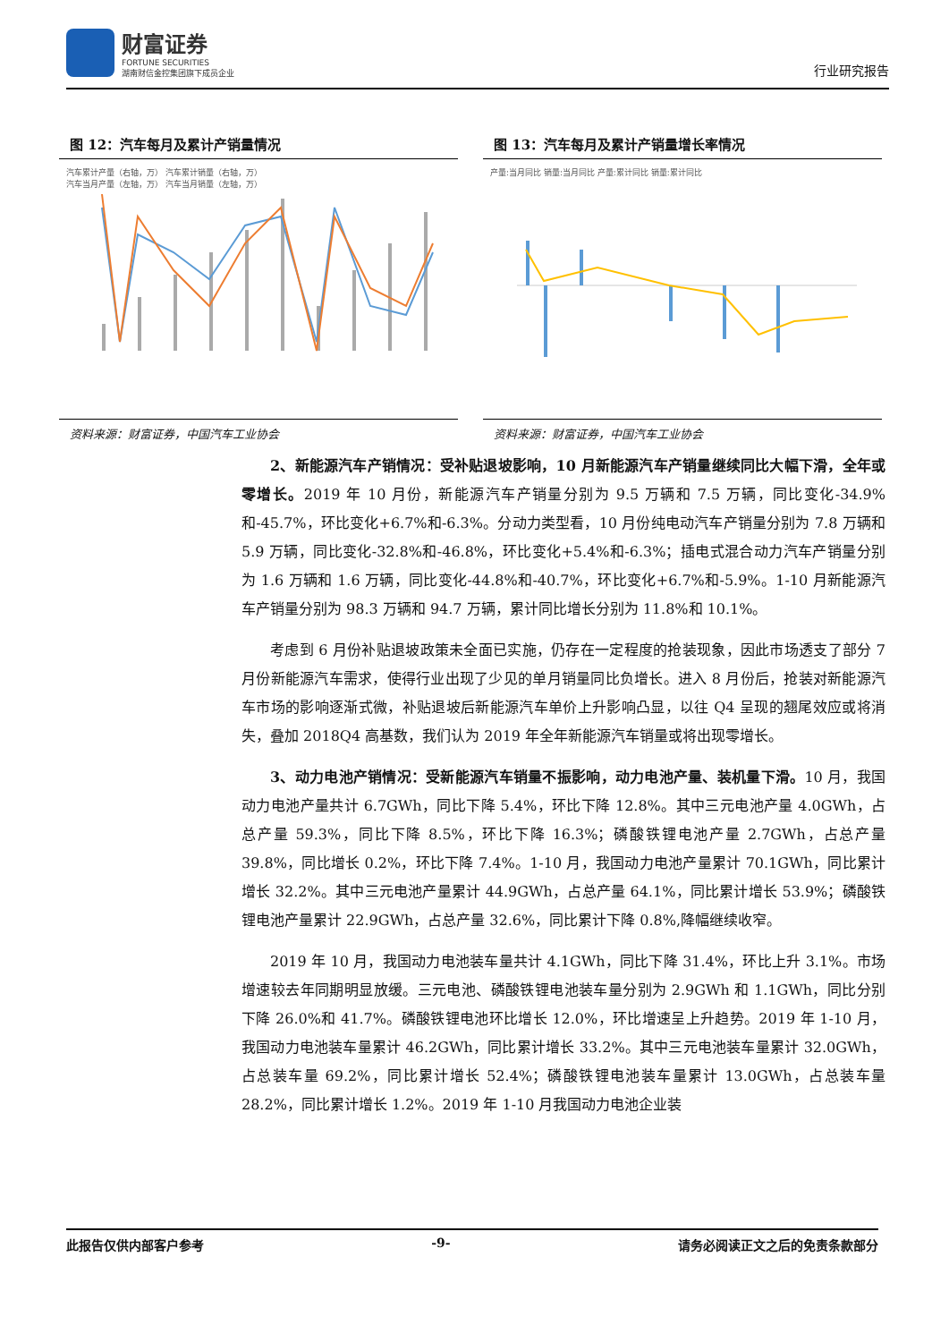财富证券
FORTUNE SECURITIES
湖南财信金控集团旗下成员企业
行业研究报告
图 12：汽车每月及累计产销量情况
汽车累计产量（右轴，万） 汽车累计销量（右轴，万）
汽车当月产量（左轴，万） 汽车当月销量（左轴，万）
资料来源：财富证券，中国汽车工业协会
图 13：汽车每月及累计产销量增长率情况
产量:当月同比 销量:当月同比 产量:累计同比 销量:累计同比
资料来源：财富证券，中国汽车工业协会
2、新能源汽车产销情况：受补贴退坡影响，10 月新能源汽车产销量继续同比大幅下滑，全年或零增长。2019 年 10 月份，新能源汽车产销量分别为 9.5 万辆和 7.5 万辆，同比变化-34.9%和-45.7%，环比变化+6.7%和-6.3%。分动力类型看，10 月份纯电动汽车产销量分别为 7.8 万辆和 5.9 万辆，同比变化-32.8%和-46.8%，环比变化+5.4%和-6.3%；插电式混合动力汽车产销量分别为 1.6 万辆和 1.6 万辆，同比变化-44.8%和-40.7%，环比变化+6.7%和-5.9%。1-10 月新能源汽车产销量分别为 98.3 万辆和 94.7 万辆，累计同比增长分别为 11.8%和 10.1%。
考虑到 6 月份补贴退坡政策未全面已实施，仍存在一定程度的抢装现象，因此市场透支了部分 7 月份新能源汽车需求，使得行业出现了少见的单月销量同比负增长。进入 8 月份后，抢装对新能源汽车市场的影响逐渐式微，补贴退坡后新能源汽车单价上升影响凸显，以往 Q4 呈现的翘尾效应或将消失，叠加 2018Q4 高基数，我们认为 2019 年全年新能源汽车销量或将出现零增长。
3、动力电池产销情况：受新能源汽车销量不振影响，动力电池产量、装机量下滑。10 月，我国动力电池产量共计 6.7GWh，同比下降 5.4%，环比下降 12.8%。其中三元电池产量 4.0GWh，占总产量 59.3%，同比下降 8.5%，环比下降 16.3%；磷酸铁锂电池产量 2.7GWh，占总产量 39.8%，同比增长 0.2%，环比下降 7.4%。1-10 月，我国动力电池产量累计 70.1GWh，同比累计增长 32.2%。其中三元电池产量累计 44.9GWh，占总产量 64.1%，同比累计增长 53.9%；磷酸铁锂电池产量累计 22.9GWh，占总产量 32.6%，同比累计下降 0.8%,降幅继续收窄。
2019 年 10 月，我国动力电池装车量共计 4.1GWh，同比下降 31.4%，环比上升 3.1%。市场增速较去年同期明显放缓。三元电池、磷酸铁锂电池装车量分别为 2.9GWh 和 1.1GWh，同比分别下降 26.0%和 41.7%。磷酸铁锂电池环比增长 12.0%，环比增速呈上升趋势。2019 年 1-10 月，我国动力电池装车量累计 46.2GWh，同比累计增长 33.2%。其中三元电池装车量累计 32.0GWh，占总装车量 69.2%，同比累计增长 52.4%；磷酸铁锂电池装车量累计 13.0GWh，占总装车量 28.2%，同比累计增长 1.2%。2019 年 1-10 月我国动力电池企业装
此报告仅供内部客户参考 -9- 请务必阅读正文之后的免责条款部分